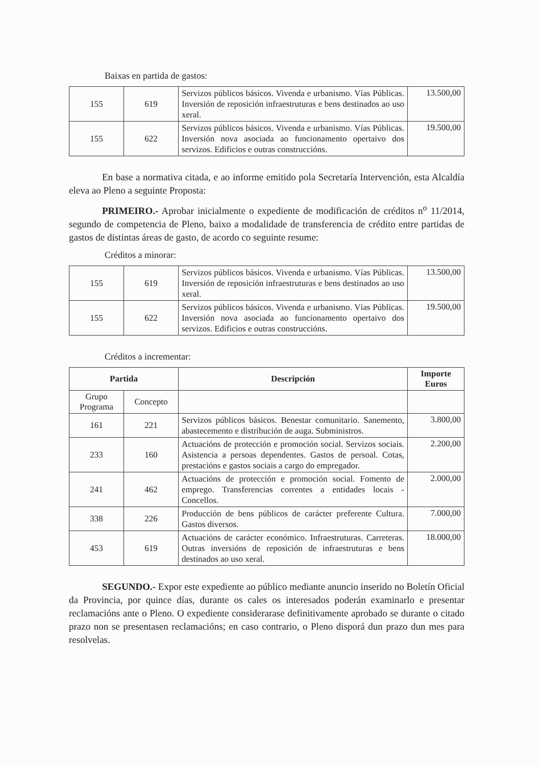Baixas en partida de gastos:
| 155 | 619 | Servizos públicos básicos. Vivenda e urbanismo. Vías Públicas. Inversión de reposición infraestruturas e bens destinados ao uso xeral. | 13.500,00 |
| 155 | 622 | Servizos públicos básicos. Vivenda e urbanismo. Vías Públicas. Inversión nova asociada ao funcionamento opertaivo dos servizos. Edificios e outras construccións. | 19.500,00 |
En base a normativa citada, e ao informe emitido pola Secretaría Intervención, esta Alcaldía eleva ao Pleno a seguinte Proposta:
PRIMEIRO.- Aprobar inicialmente o expediente de modificación de créditos n<sup>o</sup> 11/2014, segundo de competencia de Pleno, baixo a modalidade de transferencia de crédito entre partidas de gastos de distintas áreas de gasto, de acordo co seguinte resume:
Créditos a minorar:
| 155 | 619 | Servizos públicos básicos. Vivenda e urbanismo. Vías Públicas. Inversión de reposición infraestruturas e bens destinados ao uso xeral. | 13.500,00 |
| 155 | 622 | Servizos públicos básicos. Vivenda e urbanismo. Vías Públicas. Inversión nova asociada ao funcionamento opertaivo dos servizos. Edificios e outras construccións. | 19.500,00 |
Créditos a incrementar:
| Partida | | Descripción | Importe Euros |
| --- | --- | --- | --- |
| Grupo Programa | Concepto | | |
| 161 | 221 | Servizos públicos básicos. Benestar comunitario. Sanemento, abastecemento e distribución de auga. Subministros. | 3.800,00 |
| 233 | 160 | Actuacións de protección e promoción social. Servizos sociais. Asistencia a persoas dependentes. Gastos de persoal. Cotas, prestacións e gastos sociais a cargo do empregador. | 2.200,00 |
| 241 | 462 | Actuacións de protección e promoción social. Fomento de emprego. Transferencias correntes a entidades locais - Concellos. | 2.000,00 |
| 338 | 226 | Producción de bens públicos de carácter preferente Cultura. Gastos diversos. | 7.000,00 |
| 453 | 619 | Actuacións de carácter económico. Infraestruturas. Carreteras. Outras inversións de reposición de infraestruturas e bens destinados ao uso xeral. | 18.000,00 |
SEGUNDO.- Expor este expediente ao público mediante anuncio inserido no Boletín Oficial da Provincia, por quince días, durante os cales os interesados poderán examinarlo e presentar reclamacións ante o Pleno. O expediente considerarase definitivamente aprobado se durante o citado prazo non se presentasen reclamacións; en caso contrario, o Pleno disporá dun prazo dun mes para resolvelas.